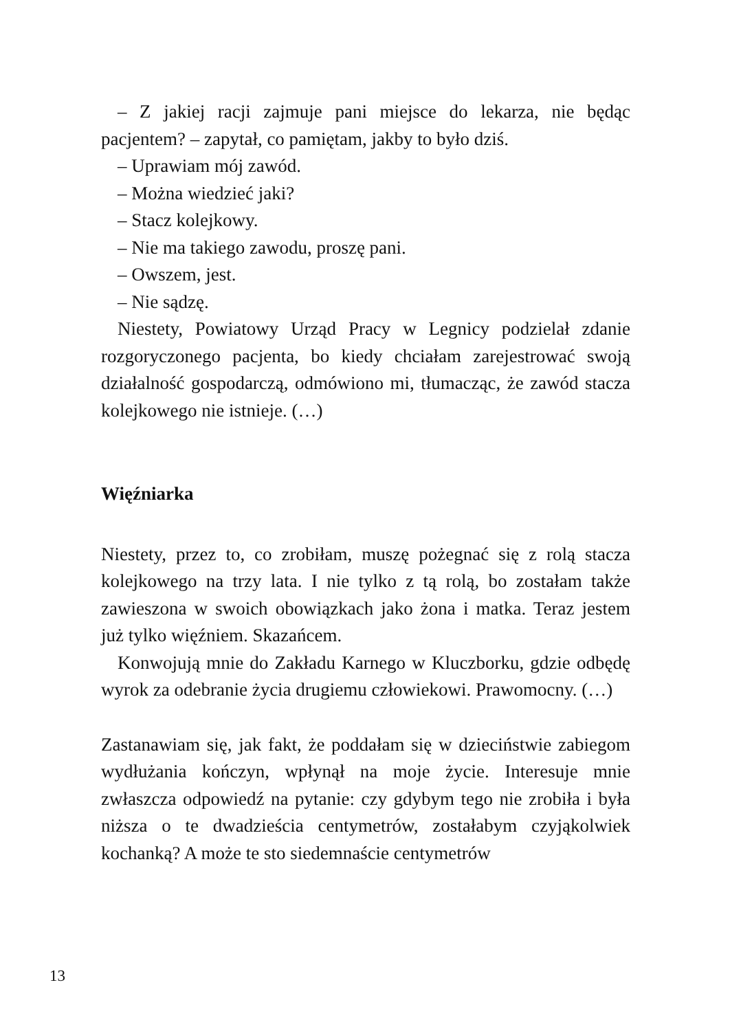– Z jakiej racji zajmuje pani miejsce do lekarza, nie będąc pacjentem? – zapytał, co pamiętam, jakby to było dziś.
– Uprawiam mój zawód.
– Można wiedzieć jaki?
– Stacz kolejkowy.
– Nie ma takiego zawodu, proszę pani.
– Owszem, jest.
– Nie sądzę.
Niestety, Powiatowy Urząd Pracy w Legnicy podzielał zdanie rozgoryczonego pacjenta, bo kiedy chciałam zarejestrować swoją działalność gospodarczą, odmówiono mi, tłumacząc, że zawód stacza kolejkowego nie istnieje. (…)
Więźniarka
Niestety, przez to, co zrobiłam, muszę pożegnać się z rolą stacza kolejkowego na trzy lata. I nie tylko z tą rolą, bo zostałam także zawieszona w swoich obowiązkach jako żona i matka. Teraz jestem już tylko więźniem. Skazańcem.
Konwojują mnie do Zakładu Karnego w Kluczborku, gdzie odbędę wyrok za odebranie życia drugiemu człowiekowi. Prawomocny. (…)
Zastanawiam się, jak fakt, że poddałam się w dzieciństwie zabiegom wydłużania kończyn, wpłynął na moje życie. Interesuje mnie zwłaszcza odpowiedź na pytanie: czy gdybym tego nie zrobiła i była niższa o te dwadzieścia centymetrów, zostałabym czyjąkolwiek kochanką? A może te sto siedemnaście centymetrów
13